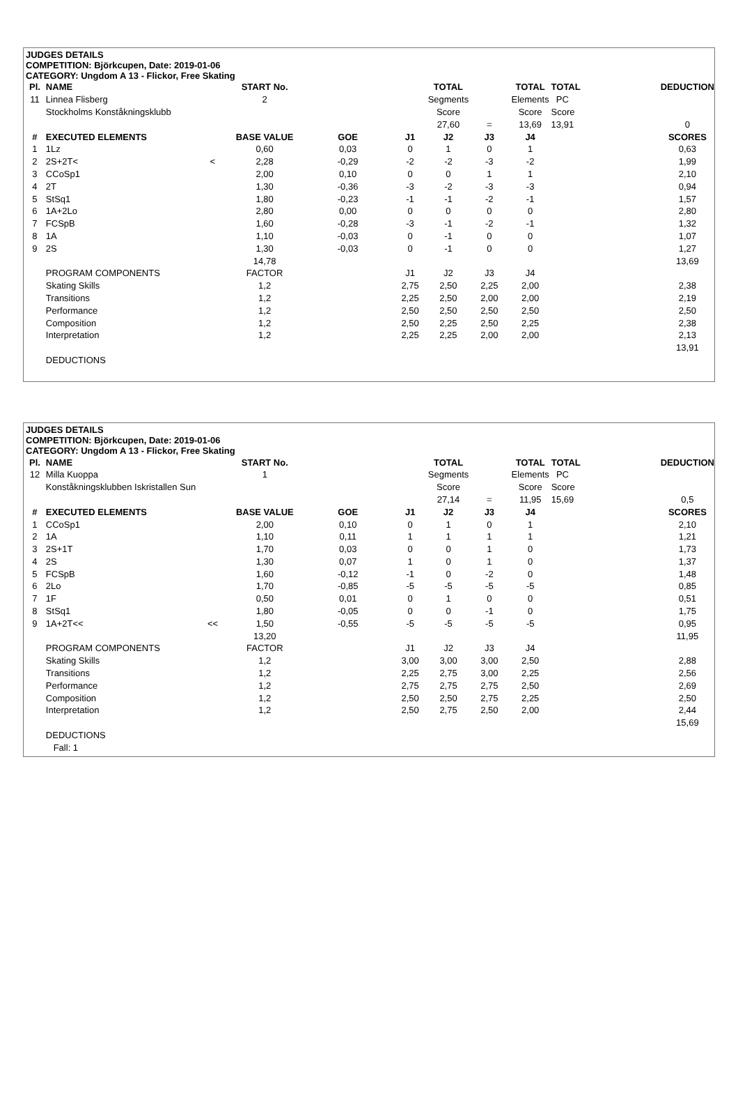JUDGES DETAILS
COMPETITION: Björkcupen, Date: 2019-01-06
CATEGORY: Ungdom A 13 - Flickor, Free Skating
| Pl. | NAME | | START No. | | | TOTAL | | TOTAL | TOTAL | | DEDUCTION |
| --- | --- | --- | --- | --- | --- | --- | --- | --- | --- | --- | --- |
| 11 | Linnea Flisberg | | 2 | | | Segments | | Elements | PC | | |
| | Stockholms Konståkningsklubb | | | | | Score | | Score | Score | | |
| | | | | | | 27,60 | = | 13,69 | 13,91 | | 0 |
| # | EXECUTED ELEMENTS | | BASE VALUE | GOE | J1 | J2 | J3 | J4 | | | SCORES |
| 1 | 1Lz | | 0,60 | 0,03 | 0 | 1 | 0 | 1 | | | 0,63 |
| 2 | 2S+2T< | < | 2,28 | -0,29 | -2 | -2 | -3 | -2 | | | 1,99 |
| 3 | CCoSp1 | | 2,00 | 0,10 | 0 | 0 | 1 | 1 | | | 2,10 |
| 4 | 2T | | 1,30 | -0,36 | -3 | -2 | -3 | -3 | | | 0,94 |
| 5 | StSq1 | | 1,80 | -0,23 | -1 | -1 | -2 | -1 | | | 1,57 |
| 6 | 1A+2Lo | | 2,80 | 0,00 | 0 | 0 | 0 | 0 | | | 2,80 |
| 7 | FCSpB | | 1,60 | -0,28 | -3 | -1 | -2 | -1 | | | 1,32 |
| 8 | 1A | | 1,10 | -0,03 | 0 | -1 | 0 | 0 | | | 1,07 |
| 9 | 2S | | 1,30 | -0,03 | 0 | -1 | 0 | 0 | | | 1,27 |
| | | | 14,78 | | | | | | | | 13,69 |
| | PROGRAM COMPONENTS | | FACTOR | | J1 | J2 | J3 | J4 | | | |
| | Skating Skills | | 1,2 | | 2,75 | 2,50 | 2,25 | 2,00 | | | 2,38 |
| | Transitions | | 1,2 | | 2,25 | 2,50 | 2,00 | 2,00 | | | 2,19 |
| | Performance | | 1,2 | | 2,50 | 2,50 | 2,50 | 2,50 | | | 2,50 |
| | Composition | | 1,2 | | 2,50 | 2,25 | 2,50 | 2,25 | | | 2,38 |
| | Interpretation | | 1,2 | | 2,25 | 2,25 | 2,00 | 2,00 | | | 2,13 |
| | | | | | | | | | | | 13,91 |
| | DEDUCTIONS | | | | | | | | | | |
JUDGES DETAILS
COMPETITION: Björkcupen, Date: 2019-01-06
CATEGORY: Ungdom A 13 - Flickor, Free Skating
| Pl. | NAME | | START No. | | | TOTAL | | TOTAL | TOTAL | | DEDUCTION |
| --- | --- | --- | --- | --- | --- | --- | --- | --- | --- | --- | --- |
| 12 | Milla Kuoppa | | 1 | | | Segments | | Elements | PC | | |
| | Konståkningsklubben Iskristallen Sun | | | | | Score | | Score | Score | | |
| | | | | | | 27,14 | = | 11,95 | 15,69 | | 0,5 |
| # | EXECUTED ELEMENTS | | BASE VALUE | GOE | J1 | J2 | J3 | J4 | | | SCORES |
| 1 | CCoSp1 | | 2,00 | 0,10 | 0 | 1 | 0 | 1 | | | 2,10 |
| 2 | 1A | | 1,10 | 0,11 | 1 | 1 | 1 | 1 | | | 1,21 |
| 3 | 2S+1T | | 1,70 | 0,03 | 0 | 0 | 1 | 0 | | | 1,73 |
| 4 | 2S | | 1,30 | 0,07 | 1 | 0 | 1 | 0 | | | 1,37 |
| 5 | FCSpB | | 1,60 | -0,12 | -1 | 0 | -2 | 0 | | | 1,48 |
| 6 | 2Lo | | 1,70 | -0,85 | -5 | -5 | -5 | -5 | | | 0,85 |
| 7 | 1F | | 0,50 | 0,01 | 0 | 1 | 0 | 0 | | | 0,51 |
| 8 | StSq1 | | 1,80 | -0,05 | 0 | 0 | -1 | 0 | | | 1,75 |
| 9 | 1A+2T<< | << | 1,50 | -0,55 | -5 | -5 | -5 | -5 | | | 0,95 |
| | | | 13,20 | | | | | | | | 11,95 |
| | PROGRAM COMPONENTS | | FACTOR | | J1 | J2 | J3 | J4 | | | |
| | Skating Skills | | 1,2 | | 3,00 | 3,00 | 3,00 | 2,50 | | | 2,88 |
| | Transitions | | 1,2 | | 2,25 | 2,75 | 3,00 | 2,25 | | | 2,56 |
| | Performance | | 1,2 | | 2,75 | 2,75 | 2,75 | 2,50 | | | 2,69 |
| | Composition | | 1,2 | | 2,50 | 2,50 | 2,75 | 2,25 | | | 2,50 |
| | Interpretation | | 1,2 | | 2,50 | 2,75 | 2,50 | 2,00 | | | 2,44 |
| | | | | | | | | | | | 15,69 |
| | DEDUCTIONS | | | | | | | | | | |
| | Fall: 1 | | | | | | | | | | |